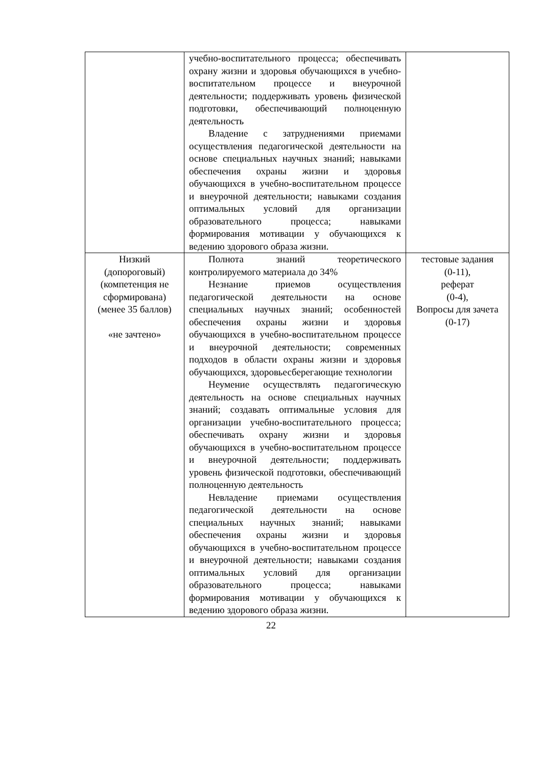| | учебно-воспитательного процесса; обеспечивать охрану жизни и здоровья обучающихся в учебно-воспитательном процессе и внеурочной деятельности; поддерживать уровень физической подготовки, обеспечивающий полноценную деятельность Владение с затруднениями приемами осуществления педагогической деятельности на основе специальных научных знаний; навыками обеспечения охраны жизни и здоровья обучающихся в учебно-воспитательном процессе и внеурочной деятельности; навыками создания оптимальных условий для организации образовательного процесса; навыками формирования мотивации у обучающихся к ведению здорового образа жизни. | |
| Низкий (допороговый) (компетенция не сформирована) (менее 35 баллов) «не зачтено» | Полнота знаний теоретического контролируемого материала до 34% Незнание приемов осуществления педагогической деятельности на основе специальных научных знаний; особенностей обеспечения охраны жизни и здоровья обучающихся в учебно-воспитательном процессе и внеурочной деятельности; современных подходов в области охраны жизни и здоровья обучающихся, здоровьесберегающие технологии Неумение осуществлять педагогическую деятельность на основе специальных научных знаний; создавать оптимальные условия для организации учебно-воспитательного процесса; обеспечивать охрану жизни и здоровья обучающихся в учебно-воспитательном процессе и внеурочной деятельности; поддерживать уровень физической подготовки, обеспечивающий полноценную деятельность Невладение приемами осуществления педагогической деятельности на основе специальных научных знаний; навыками обеспечения охраны жизни и здоровья обучающихся в учебно-воспитательном процессе и внеурочной деятельности; навыками создания оптимальных условий для организации образовательного процесса; навыками формирования мотивации у обучающихся к ведению здорового образа жизни. | тестовые задания (0-11), реферат (0-4), Вопросы для зачета (0-17) |
22